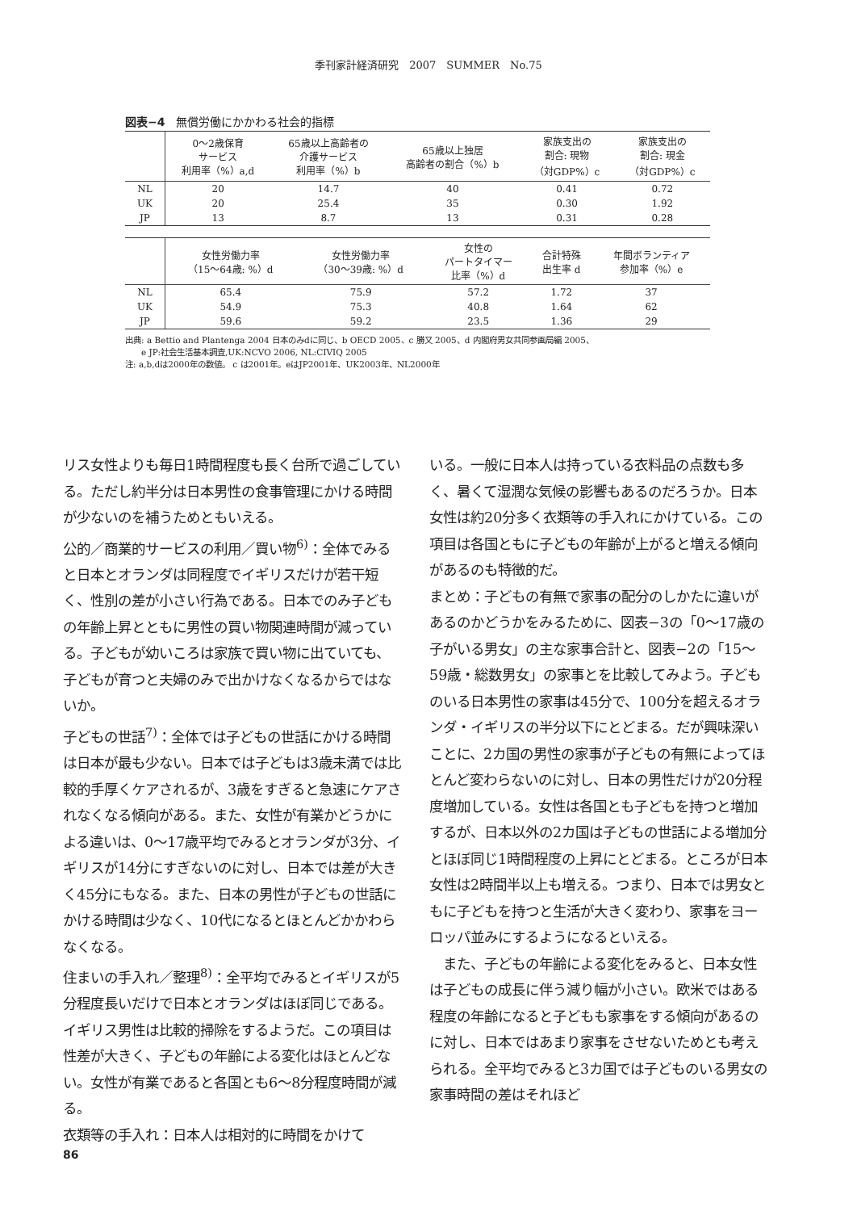季刊家計経済研究　2007　SUMMER　No.75
図表−4　無償労働にかかわる社会的指標
| | 0〜2歳保育 サービス 利用率（%）a,d | 65歳以上高齢者の 介護サービス 利用率（%）b | 65歳以上独居 高齢者の割合（%）b | 家族支出の 割合: 現物 （対GDP%）c | 家族支出の 割合: 現金 （対GDP%）c |
| --- | --- | --- | --- | --- | --- |
| NL | 20 | 14.7 | 40 | 0.41 | 0.72 |
| UK | 20 | 25.4 | 35 | 0.30 | 1.92 |
| JP | 13 | 8.7 | 13 | 0.31 | 0.28 |
| | 女性労働力率 （15〜64歳: %）d | 女性労働力率 （30〜39歳: %）d | 女性の パートタイマー 比率（%）d | 合計特殊 出生率 d | 年間ボランティア 参加率（%）e |
| --- | --- | --- | --- | --- | --- |
| NL | 65.4 | 75.9 | 57.2 | 1.72 | 37 |
| UK | 54.9 | 75.3 | 40.8 | 1.64 | 62 |
| JP | 59.6 | 59.2 | 23.5 | 1.36 | 29 |
出典: a Bettio and Plantenga 2004 日本のみdに同じ、b OECD 2005、c 勝又 2005、d 内閣府男女共同参画局編 2005、
　　e JP:社会生活基本調査,UK:NCVO 2006, NL:CIVIQ 2005
注: a,b,dは2000年の数値。 c は2001年。eはJP2001年、UK2003年、NL2000年
リス女性よりも毎日1時間程度も長く台所で過ごしている。ただし約半分は日本男性の食事管理にかける時間が少ないのを補うためともいえる。
公的／商業的サービスの利用／買い物<sup>6)</sup>：全体でみると日本とオランダは同程度でイギリスだけが若干短く、性別の差が小さい行為である。日本でのみ子どもの年齢上昇とともに男性の買い物関連時間が減っている。子どもが幼いころは家族で買い物に出ていても、子どもが育つと夫婦のみで出かけなくなるからではないか。
子どもの世話<sup>7)</sup>：全体では子どもの世話にかける時間は日本が最も少ない。日本では子どもは3歳未満では比較的手厚くケアされるが、3歳をすぎると急速にケアされなくなる傾向がある。また、女性が有業かどうかによる違いは、0〜17歳平均でみるとオランダが3分、イギリスが14分にすぎないのに対し、日本では差が大きく45分にもなる。また、日本の男性が子どもの世話にかける時間は少なく、10代になるとほとんどかかわらなくなる。
住まいの手入れ／整理<sup>8)</sup>：全平均でみるとイギリスが5分程度長いだけで日本とオランダはほぼ同じである。イギリス男性は比較的掃除をするようだ。この項目は性差が大きく、子どもの年齢による変化はほとんどない。女性が有業であると各国とも6〜8分程度時間が減る。
衣類等の手入れ：日本人は相対的に時間をかけて
いる。一般に日本人は持っている衣料品の点数も多く、暑くて湿潤な気候の影響もあるのだろうか。日本女性は約20分多く衣類等の手入れにかけている。この項目は各国ともに子どもの年齢が上がると増える傾向があるのも特徴的だ。
まとめ：子どもの有無で家事の配分のしかたに違いがあるのかどうかをみるために、図表−3の「0〜17歳の子がいる男女」の主な家事合計と、図表−2の「15〜59歳・総数男女」の家事とを比較してみよう。子どものいる日本男性の家事は45分で、100分を超えるオランダ・イギリスの半分以下にとどまる。だが興味深いことに、2カ国の男性の家事が子どもの有無によってほとんど変わらないのに対し、日本の男性だけが20分程度増加している。女性は各国とも子どもを持つと増加するが、日本以外の2カ国は子どもの世話による増加分とほぼ同じ1時間程度の上昇にとどまる。ところが日本女性は2時間半以上も増える。つまり、日本では男女ともに子どもを持つと生活が大きく変わり、家事をヨーロッパ並みにするようになるといえる。
　また、子どもの年齢による変化をみると、日本女性は子どもの成長に伴う減り幅が小さい。欧米ではある程度の年齢になると子どもも家事をする傾向があるのに対し、日本ではあまり家事をさせないためとも考えられる。全平均でみると3カ国では子どものいる男女の家事時間の差はそれほど
86